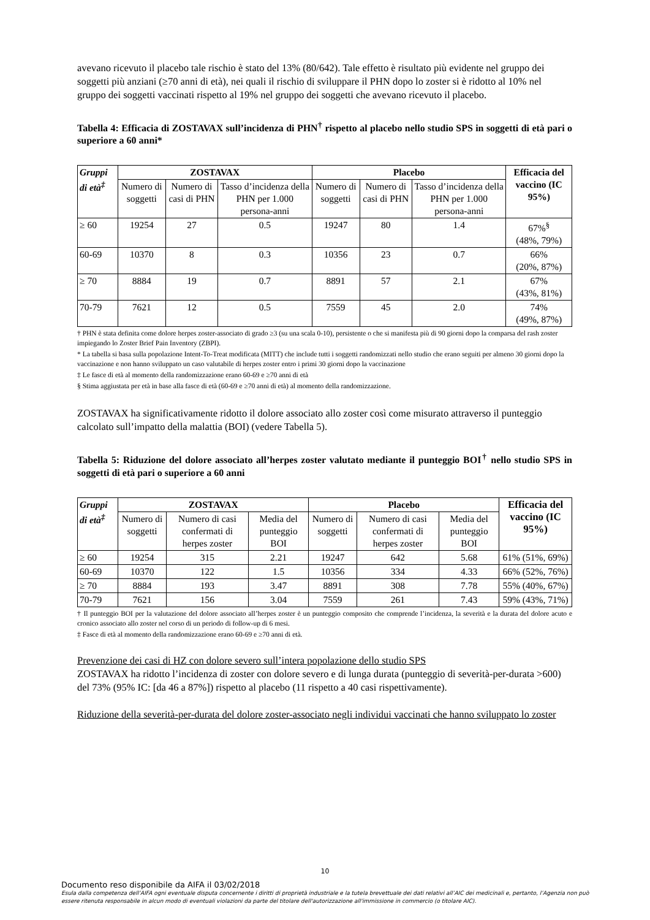avevano ricevuto il placebo tale rischio è stato del 13% (80/642). Tale effetto è risultato più evidente nel gruppo dei soggetti più anziani (≥70 anni di età), nei quali il rischio di sviluppare il PHN dopo lo zoster si è ridotto al 10% nel gruppo dei soggetti vaccinati rispetto al 19% nel gruppo dei soggetti che avevano ricevuto il placebo.
Tabella 4: Efficacia di ZOSTAVAX sull’incidenza di PHN<sup>†</sup> rispetto al placebo nello studio SPS in soggetti di età pari o superiore a 60 anni*
| Gruppi di età<sup>‡</sup> | ZOSTAVAX | | | Placebo | | | Efficacia del vaccino (IC 95%) |
| --- | --- | --- | --- | --- | --- | --- | --- |
| | Numero di soggetti | Numero di casi di PHN | Tasso d’incidenza della PHN per 1.000 persona-anni | Numero di soggetti | Numero di casi di PHN | Tasso d’incidenza della PHN per 1.000 persona-anni | |
| ≥ 60 | 19254 | 27 | 0.5 | 19247 | 80 | 1.4 | 67%<sup>§</sup> (48%, 79%) |
| 60-69 | 10370 | 8 | 0.3 | 10356 | 23 | 0.7 | 66% (20%, 87%) |
| ≥ 70 | 8884 | 19 | 0.7 | 8891 | 57 | 2.1 | 67% (43%, 81%) |
| 70-79 | 7621 | 12 | 0.5 | 7559 | 45 | 2.0 | 74% (49%, 87%) |
† PHN è stata definita come dolore herpes zoster-associato di grado ≥3 (su una scala 0-10), persistente o che si manifesta più di 90 giorni dopo la comparsa del rash zoster impiegando lo Zoster Brief Pain Inventory (ZBPI).
* La tabella si basa sulla popolazione Intent-To-Treat modificata (MITT) che include tutti i soggetti randomizzati nello studio che erano seguiti per almeno 30 giorni dopo la vaccinazione e non hanno sviluppato un caso valutabile di herpes zoster entro i primi 30 giorni dopo la vaccinazione
‡ Le fasce di età al momento della randomizzazione erano 60-69 e ≥70 anni di età
§ Stima aggiustata per età in base alla fasce di età (60-69 e ≥70 anni di età) al momento della randomizzazione.
ZOSTAVAX ha significativamente ridotto il dolore associato allo zoster così come misurato attraverso il punteggio calcolato sull’impatto della malattia (BOI) (vedere Tabella 5).
Tabella 5: Riduzione del dolore associato all’herpes zoster valutato mediante il punteggio BOI<sup>†</sup> nello studio SPS in soggetti di età pari o superiore a 60 anni
| Gruppi di età<sup>‡</sup> | ZOSTAVAX | | | Placebo | | | Efficacia del vaccino (IC 95%) |
| --- | --- | --- | --- | --- | --- | --- | --- |
| | Numero di soggetti | Numero di casi confermati di herpes zoster | Media del punteggio BOI | Numero di soggetti | Numero di casi confermati di herpes zoster | Media del punteggio BOI | |
| ≥ 60 | 19254 | 315 | 2.21 | 19247 | 642 | 5.68 | 61% (51%, 69%) |
| 60-69 | 10370 | 122 | 1.5 | 10356 | 334 | 4.33 | 66% (52%, 76%) |
| ≥ 70 | 8884 | 193 | 3.47 | 8891 | 308 | 7.78 | 55% (40%, 67%) |
| 70-79 | 7621 | 156 | 3.04 | 7559 | 261 | 7.43 | 59% (43%, 71%) |
† Il punteggio BOI per la valutazione del dolore associato all’herpes zoster è un punteggio composito che comprende l’incidenza, la severità e la durata del dolore acuto e cronico associato allo zoster nel corso di un periodo di follow-up di 6 mesi.
‡ Fasce di età al momento della randomizzazione erano 60-69 e ≥70 anni di età.
Prevenzione dei casi di HZ con dolore severo sull’intera popolazione dello studio SPS
ZOSTAVAX ha ridotto l’incidenza di zoster con dolore severo e di lunga durata (punteggio di severità-per-durata >600) del 73% (95% IC: [da 46 a 87%]) rispetto al placebo (11 rispetto a 40 casi rispettivamente).
Riduzione della severità-per-durata del dolore zoster-associato negli individui vaccinati che hanno sviluppato lo zoster
10
Documento reso disponibile da AIFA il 03/02/2018
Esula dalla competenza dell’AIFA ogni eventuale disputa concernente i diritti di proprietà industriale e la tutela brevettuale dei dati relativi all’AIC dei medicinali e, pertanto, l’Agenzia non può essere ritenuta responsabile in alcun modo di eventuali violazioni da parte del titolare dell'autorizzazione all'immissione in commercio (o titolare AIC).